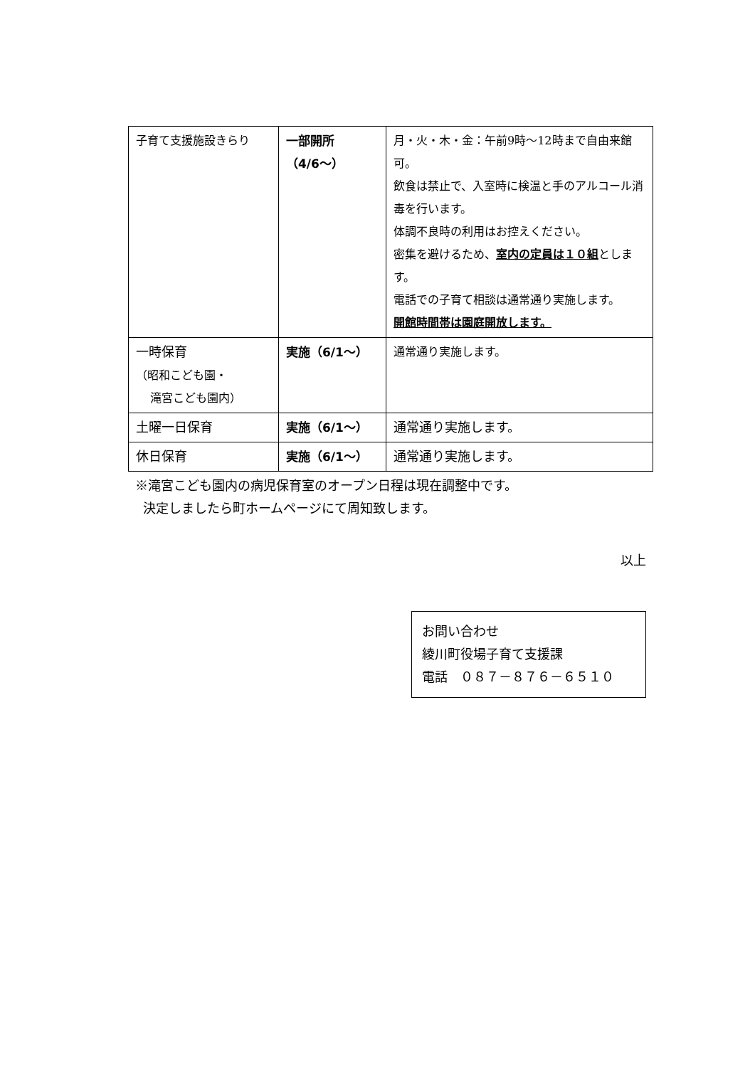| 子育て支援施設きらり | 一部開所 （4/6～） | 月・火・木・金：午前9時～12時まで自由来館可。 飲食は禁止で、入室時に検温と手のアルコール消毒を行います。 体調不良時の利用はお控えください。 密集を避けるため、 室内の定員は１０組 とします。 電話での子育て相談は通常通り実施します。 開館時間帯は園庭開放します。 |
| 一時保育 （昭和こども園・ 滝宮こども園内） | 実施（6/1～） | 通常通り実施します。 |
| 土曜一日保育 | 実施（6/1～） | 通常通り実施します。 |
| 休日保育 | 実施（6/1～） | 通常通り実施します。 |
※滝宮こども園内の病児保育室のオープン日程は現在調整中です。
決定しましたら町ホームページにて周知致します。
以上
お問い合わせ
綾川町役場子育て支援課
電話　０８７－８７６－６５１０